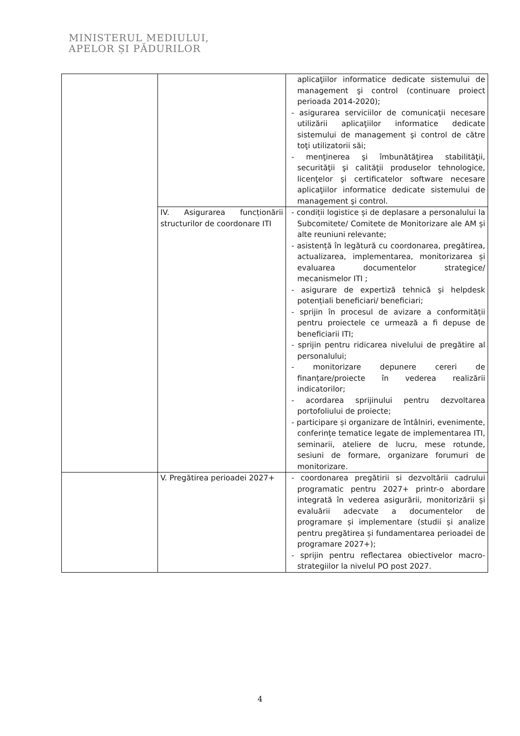MINISTERUL MEDIULUI,
APELOR ȘI PĂDURILOR
| | | aplicaţiilor informatice dedicate sistemului de management şi control (continuare proiect perioada 2014-2020); - asigurarea serviciilor de comunicaţii necesare utilizării aplicaţiilor informatice dedicate sistemului de management şi control de către toţi utilizatorii săi; - menţinerea şi îmbunătăţirea stabilităţii, securităţii şi calităţii produselor tehnologice, licenţelor şi certificatelor software necesare aplicaţiilor informatice dedicate sistemului de management şi control. |
| | IV. Asigurarea funcționării structurilor de coordonare ITI | - condiții logistice și de deplasare a personalului la Subcomitete/ Comitete de Monitorizare ale AM și alte reuniuni relevante; - asistență în legătură cu coordonarea, pregătirea, actualizarea, implementarea, monitorizarea și evaluarea documentelor strategice/ mecanismelor ITI ; - asigurare de expertiză tehnică și helpdesk potențiali beneficiari/ beneficiari; - sprijin în procesul de avizare a conformității pentru proiectele ce urmează a fi depuse de beneficiarii ITI; - sprijin pentru ridicarea nivelului de pregătire al personalului; - monitorizare depunere cereri de finanțare/proiecte în vederea realizării indicatorilor; - acordarea sprijinului pentru dezvoltarea portofoliului de proiecte; - participare și organizare de întâlniri, evenimente, conferințe tematice legate de implementarea ITI, seminarii, ateliere de lucru, mese rotunde, sesiuni de formare, organizare forumuri de monitorizare. |
| | V. Pregătirea perioadei 2027+ | - coordonarea pregătirii si dezvoltării cadrului programatic pentru 2027+ printr-o abordare integrată în vederea asigurării, monitorizării și evaluării adecvate a documentelor de programare și implementare (studii și analize pentru pregătirea și fundamentarea perioadei de programare 2027+); - sprijin pentru reflectarea obiectivelor macro-strategiilor la nivelul PO post 2027. |
4